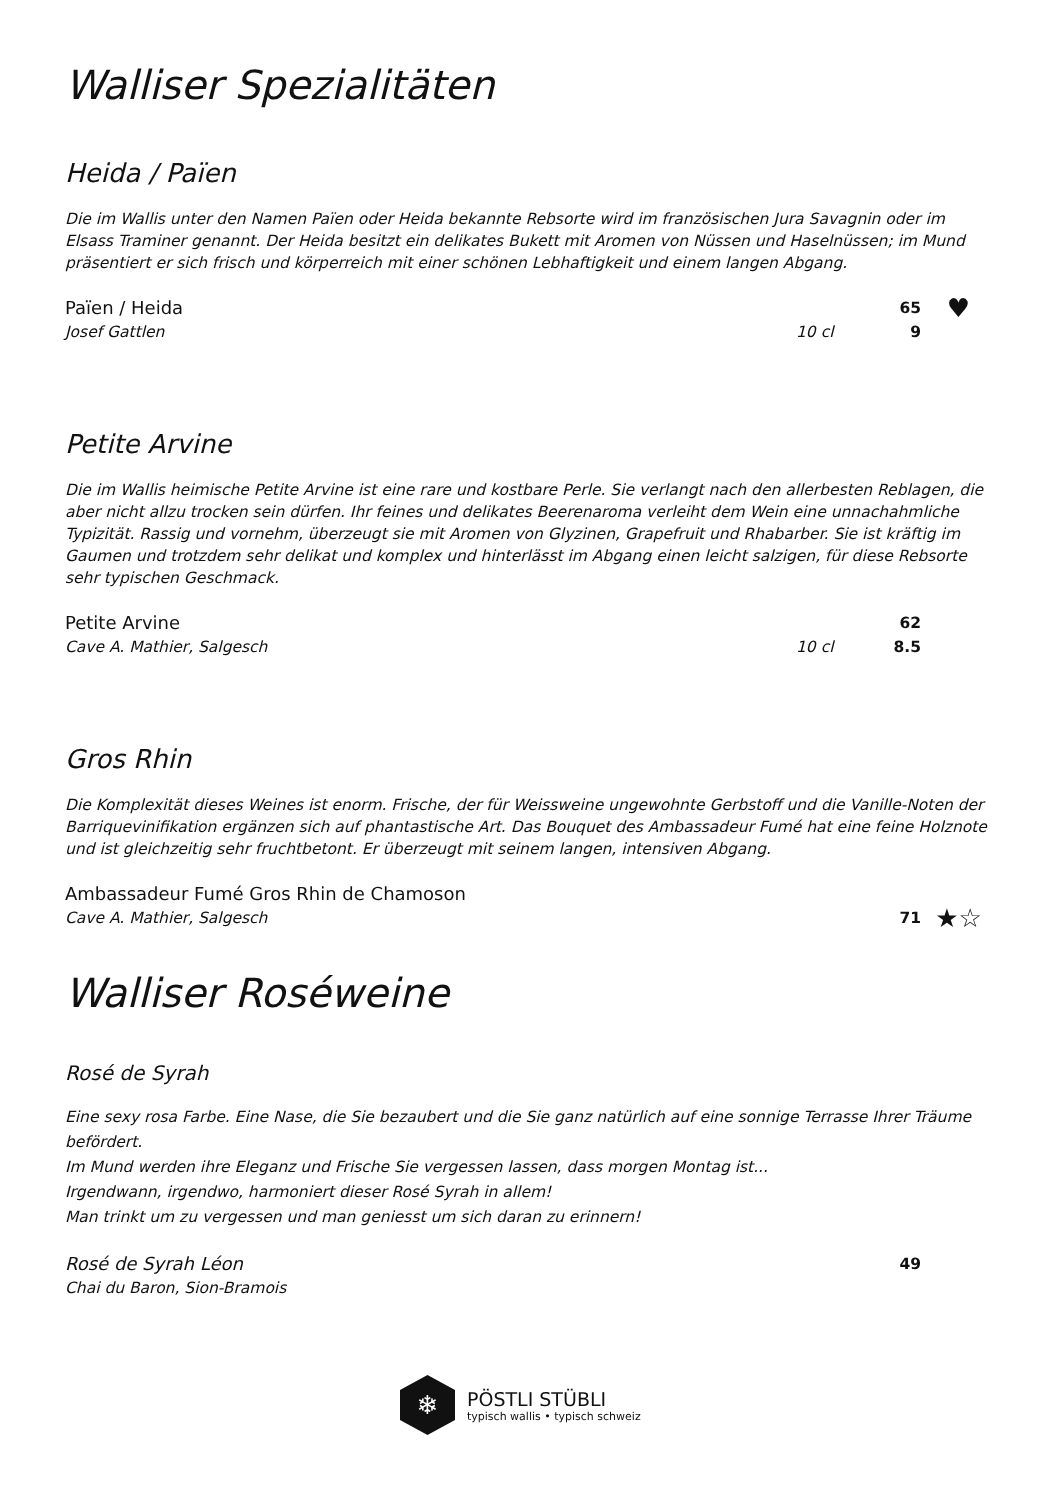Walliser Spezialitäten
Heida / Païen
Die im Wallis unter den Namen Païen oder Heida bekannte Rebsorte wird im französischen Jura Savagnin oder im Elsass Traminer genannt. Der Heida besitzt ein delikates Bukett mit Aromen von Nüssen und Haselnüssen; im Mund präsentiert er sich frisch und körperreich mit einer schönen Lebhaftigkeit und einem langen Abgang.
Païen / Heida 65 ♥
Josef Gattlen 10 cl 9
Petite Arvine
Die im Wallis heimische Petite Arvine ist eine rare und kostbare Perle. Sie verlangt nach den allerbesten Reblagen, die aber nicht allzu trocken sein dürfen. Ihr feines und delikates Beerenaroma verleiht dem Wein eine unnachahmliche Typizität. Rassig und vornehm, überzeugt sie mit Aromen von Glyzinen, Grapefruit und Rhabarber. Sie ist kräftig im Gaumen und trotzdem sehr delikat und komplex und hinterlässt im Abgang einen leicht salzigen, für diese Rebsorte sehr typischen Geschmack.
Petite Arvine 62
Cave A. Mathier, Salgesch 10 cl 8.5
Gros Rhin
Die Komplexität dieses Weines ist enorm. Frische, der für Weissweine ungewohnte Gerbstoff und die Vanille-Noten der Barriquevinifikation ergänzen sich auf phantastische Art. Das Bouquet des Ambassadeur Fumé hat eine feine Holznote und ist gleichzeitig sehr fruchtbetont. Er überzeugt mit seinem langen, intensiven Abgang.
Ambassadeur Fumé Gros Rhin de Chamoson
Cave A. Mathier, Salgesch 71 ★☆
Walliser Roséweine
Rosé de Syrah
Eine sexy rosa Farbe. Eine Nase, die Sie bezaubert und die Sie ganz natürlich auf eine sonnige Terrasse Ihrer Träume befördert.
Im Mund werden ihre Eleganz und Frische Sie vergessen lassen, dass morgen Montag ist...
Irgendwann, irgendwo, harmoniert dieser Rosé Syrah in allem!
Man trinkt um zu vergessen und man geniesst um sich daran zu erinnern!
Rosé de Syrah Léon 49
Chai du Baron, Sion-Bramois
❄
PÖSTLI STÜBLI
typisch wallis • typisch schweiz